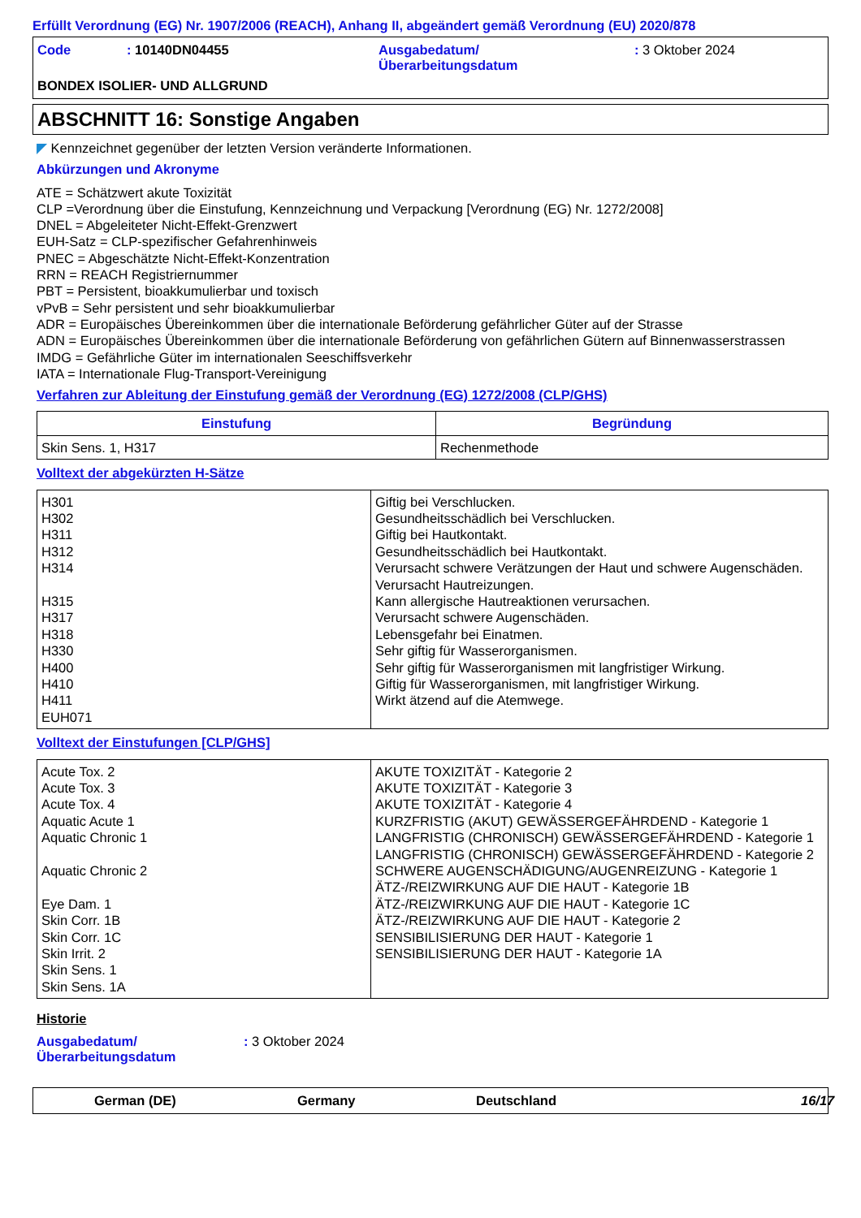Erfüllt Verordnung (EG) Nr. 1907/2006 (REACH), Anhang II, abgeändert gemäß Verordnung (EU) 2020/878
Code: 10140DN04455 Ausgabedatum/
Überarbeitungsdatum: 3 Oktober 2024
BONDEX ISOLIER- UND ALLGRUND
ABSCHNITT 16: Sonstige Angaben
◤ Kennzeichnet gegenüber der letzten Version veränderte Informationen.
Abkürzungen und Akronyme
ATE = Schätzwert akute Toxizität
CLP =Verordnung über die Einstufung, Kennzeichnung und Verpackung [Verordnung (EG) Nr. 1272/2008]
DNEL = Abgeleiteter Nicht-Effekt-Grenzwert
EUH-Satz = CLP-spezifischer Gefahrenhinweis
PNEC = Abgeschätzte Nicht-Effekt-Konzentration
RRN = REACH Registriernummer
PBT = Persistent, bioakkumulierbar und toxisch
vPvB = Sehr persistent und sehr bioakkumulierbar
ADR = Europäisches Übereinkommen über die internationale Beförderung gefährlicher Güter auf der Strasse
ADN = Europäisches Übereinkommen über die internationale Beförderung von gefährlichen Gütern auf Binnenwasserstrassen
IMDG = Gefährliche Güter im internationalen Seeschiffsverkehr
IATA = Internationale Flug-Transport-Vereinigung
Verfahren zur Ableitung der Einstufung gemäß der Verordnung (EG) 1272/2008 (CLP/GHS)
| Einstufung | Begründung |
| --- | --- |
| Skin Sens. 1, H317 | Rechenmethode |
Volltext der abgekürzten H-Sätze
| H301 H302 H311 H312 H314 H315 H317 H318 H330 H400 H410 H411 EUH071 | Giftig bei Verschlucken. Gesundheitsschädlich bei Verschlucken. Giftig bei Hautkontakt. Gesundheitsschädlich bei Hautkontakt. Verursacht schwere Verätzungen der Haut und schwere Augenschäden. Verursacht Hautreizungen. Kann allergische Hautreaktionen verursachen. Verursacht schwere Augenschäden. Lebensgefahr bei Einatmen. Sehr giftig für Wasserorganismen. Sehr giftig für Wasserorganismen mit langfristiger Wirkung. Giftig für Wasserorganismen, mit langfristiger Wirkung. Wirkt ätzend auf die Atemwege. |
Volltext der Einstufungen [CLP/GHS]
| Acute Tox. 2 Acute Tox. 3 Acute Tox. 4 Aquatic Acute 1 Aquatic Chronic 1 Aquatic Chronic 2 Eye Dam. 1 Skin Corr. 1B Skin Corr. 1C Skin Irrit. 2 Skin Sens. 1 Skin Sens. 1A | AKUTE TOXIZITÄT - Kategorie 2 AKUTE TOXIZITÄT - Kategorie 3 AKUTE TOXIZITÄT - Kategorie 4 KURZFRISTIG (AKUT) GEWÄSSERGEFÄHRDEND - Kategorie 1 LANGFRISTIG (CHRONISCH) GEWÄSSERGEFÄHRDEND - Kategorie 1 LANGFRISTIG (CHRONISCH) GEWÄSSERGEFÄHRDEND - Kategorie 2 SCHWERE AUGENSCHÄDIGUNG/AUGENREIZUNG - Kategorie 1 ÄTZ-/REIZWIRKUNG AUF DIE HAUT - Kategorie 1B ÄTZ-/REIZWIRKUNG AUF DIE HAUT - Kategorie 1C ÄTZ-/REIZWIRKUNG AUF DIE HAUT - Kategorie 2 SENSIBILISIERUNG DER HAUT - Kategorie 1 SENSIBILISIERUNG DER HAUT - Kategorie 1A |
Historie
Ausgabedatum/
Überarbeitungsdatum: 3 Oktober 2024
German (DE) Germany Deutschland 16/17